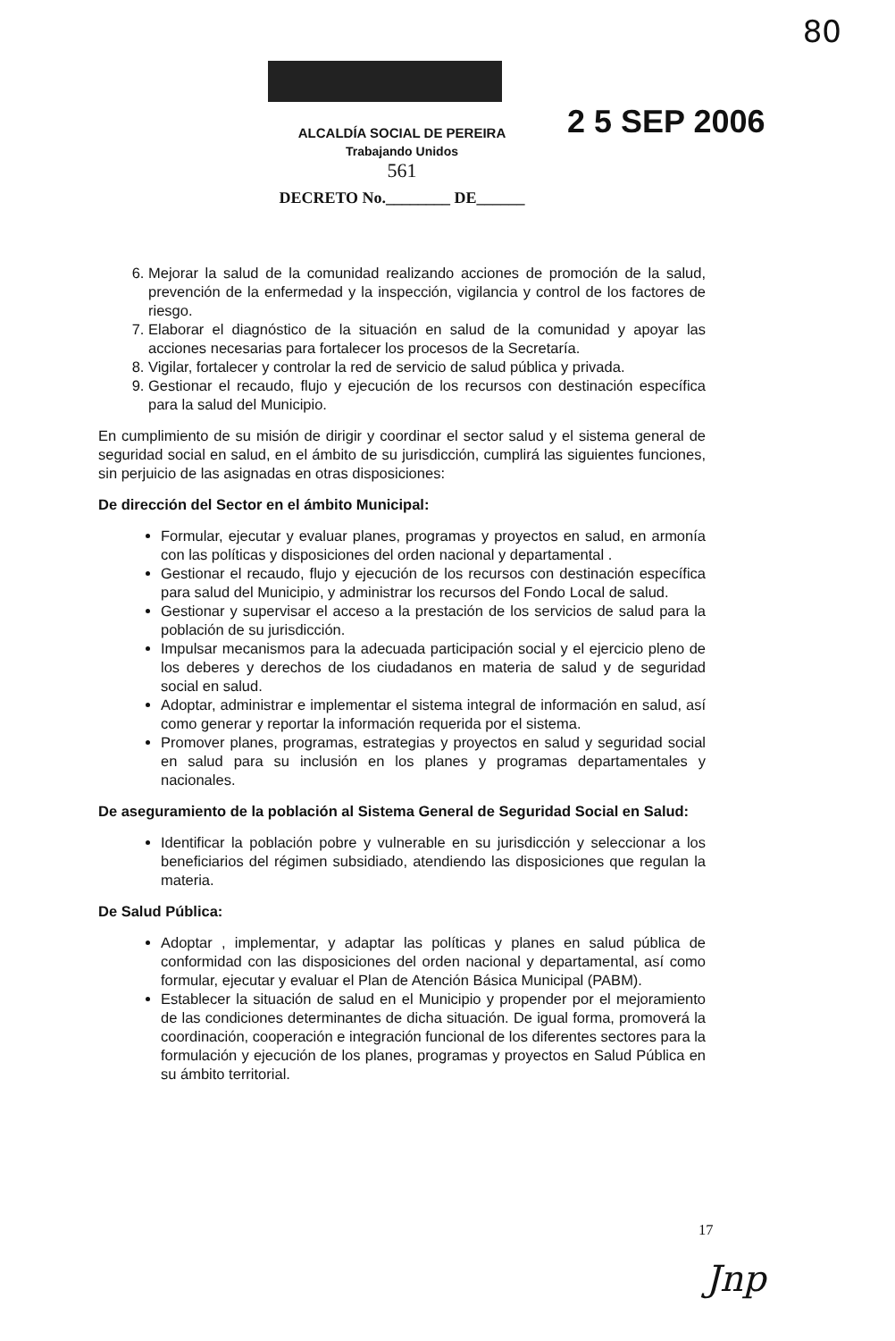80
ALCALDÍA SOCIAL DE PEREIRA
Trabajando Unidos
561
DECRETO No.________ DE______
2 5 SEP 2006
6. Mejorar la salud de la comunidad realizando acciones de promoción de la salud, prevención de la enfermedad y la inspección, vigilancia y control de los factores de riesgo.
7. Elaborar el diagnóstico de la situación en salud de la comunidad y apoyar las acciones necesarias para fortalecer los procesos de la Secretaría.
8. Vigilar, fortalecer y controlar la red de servicio de salud pública y privada.
9. Gestionar el recaudo, flujo y ejecución de los recursos con destinación específica para la salud del Municipio.
En cumplimiento de su misión de dirigir y coordinar el sector salud y el sistema general de seguridad social en salud, en el ámbito de su jurisdicción, cumplirá las siguientes funciones, sin perjuicio de las asignadas en otras disposiciones:
De dirección del Sector en el ámbito Municipal:
Formular, ejecutar y evaluar planes, programas y proyectos en salud, en armonía con las políticas y disposiciones del orden nacional y departamental .
Gestionar el recaudo, flujo y ejecución de los recursos con destinación específica para salud del Municipio, y administrar los recursos del Fondo Local de salud.
Gestionar y supervisar el acceso a la prestación de los servicios de salud para la población de su jurisdicción.
Impulsar mecanismos para la adecuada participación social y el ejercicio pleno de los deberes y derechos de los ciudadanos en materia de salud y de seguridad social en salud.
Adoptar, administrar e implementar el sistema integral de información en salud, así como generar y reportar la información requerida por el sistema.
Promover planes, programas, estrategias y proyectos en salud y seguridad social en salud para su inclusión en los planes y programas departamentales y nacionales.
De aseguramiento de la población al Sistema General de Seguridad Social en Salud:
Identificar la población pobre y vulnerable en su jurisdicción y seleccionar a los beneficiarios del régimen subsidiado, atendiendo las disposiciones que regulan la materia.
De Salud Pública:
Adoptar , implementar, y adaptar las políticas y planes en salud pública de conformidad con las disposiciones del orden nacional y departamental, así como formular, ejecutar y evaluar el Plan de Atención Básica Municipal (PABM).
Establecer la situación de salud en el Municipio y propender por el mejoramiento de las condiciones determinantes de dicha situación. De igual forma, promoverá la coordinación, cooperación e integración funcional de los diferentes sectores para la formulación y ejecución de los planes, programas y proyectos en Salud Pública en su ámbito territorial.
17
Jnp